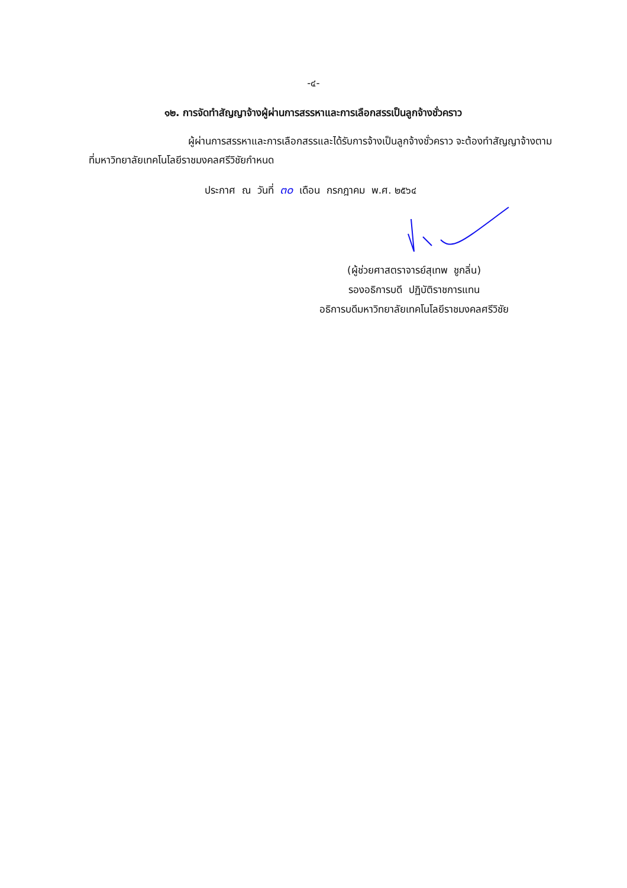-๔-
๑๒. การจัดทำสัญญาจ้างผู้ผ่านการสรรหาและการเลือกสรรเป็นลูกจ้างชั่วคราว
ผู้ผ่านการสรรหาและการเลือกสรรและได้รับการจ้างเป็นลูกจ้างชั่วคราว จะต้องทำสัญญาจ้างตามที่มหาวิทยาลัยเทคโนโลยีราชมงคลศรีวิชัยกำหนด
ประกาศ ณ วันที่ ๓๐ เดือน กรกฎาคม พ.ศ. ๒๕๖๔
(ผู้ช่วยศาสตราจารย์สุเทพ ชูกลิ่น)
รองอธิการบดี ปฏิบัติราชการแทน
อธิการบดีมหาวิทยาลัยเทคโนโลยีราชมงคลศรีวิชัย